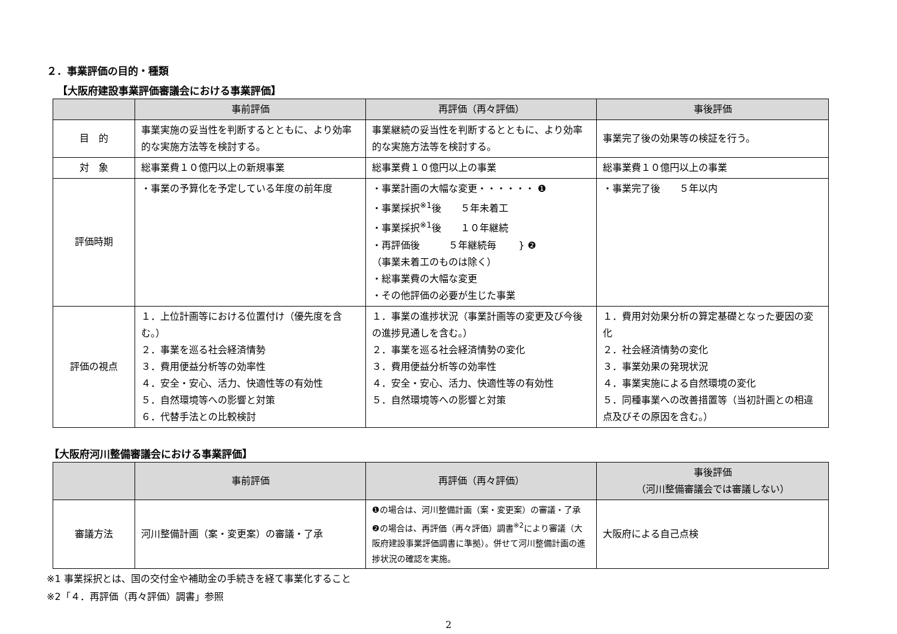２．事業評価の目的・種類
【大阪府建設事業評価審議会における事業評価】
| | 事前評価 | 再評価（再々評価） | 事後評価 |
| --- | --- | --- | --- |
| 目 的 | 事業実施の妥当性を判断するとともに、より効率的な実施方法等を検討する。 | 事業継続の妥当性を判断するとともに、より効率的な実施方法等を検討する。 | 事業完了後の効果等の検証を行う。 |
| 対 象 | 総事業費１０億円以上の新規事業 | 総事業費１０億円以上の事業 | 総事業費１０億円以上の事業 |
| 評価時期 | ・事業の予算化を予定している年度の前年度 | ・事業計画の大幅な変更・・・・・・ ❶ ・事業採択<sup>※1</sup>後 ５年未着工 ・事業採択<sup>※1</sup>後 １０年継続 ・再評価後 ５年継続毎 } ❷ （事業未着工のものは除く） ・総事業費の大幅な変更 ・その他評価の必要が生じた事業 | ・事業完了後 ５年以内 |
| 評価の視点 | １．上位計画等における位置付け（優先度を含む。） ２．事業を巡る社会経済情勢 ３．費用便益分析等の効率性 ４．安全・安心、活力、快適性等の有効性 ５．自然環境等への影響と対策 ６．代替手法との比較検討 | １．事業の進捗状況（事業計画等の変更及び今後の進捗見通しを含む。） ２．事業を巡る社会経済情勢の変化 ３．費用便益分析等の効率性 ４．安全・安心、活力、快適性等の有効性 ５．自然環境等への影響と対策 | １．費用対効果分析の算定基礎となった要因の変化 ２．社会経済情勢の変化 ３．事業効果の発現状況 ４．事業実施による自然環境の変化 ５．同種事業への改善措置等（当初計画との相違点及びその原因を含む。） |
【大阪府河川整備審議会における事業評価】
| | 事前評価 | 再評価（再々評価） | 事後評価 （河川整備審議会では審議しない） |
| --- | --- | --- | --- |
| 審議方法 | 河川整備計画（案・変更案）の審議・了承 | ❶の場合は、河川整備計画（案・変更案）の審議・了承 ❷の場合は、再評価（再々評価）調書<sup>※2</sup>により審議（大阪府建設事業評価調書に準拠）。併せて河川整備計画の進捗状況の確認を実施。 | 大阪府による自己点検 |
※1 事業採択とは、国の交付金や補助金の手続きを経て事業化すること
※2「４．再評価（再々評価）調書」参照
2